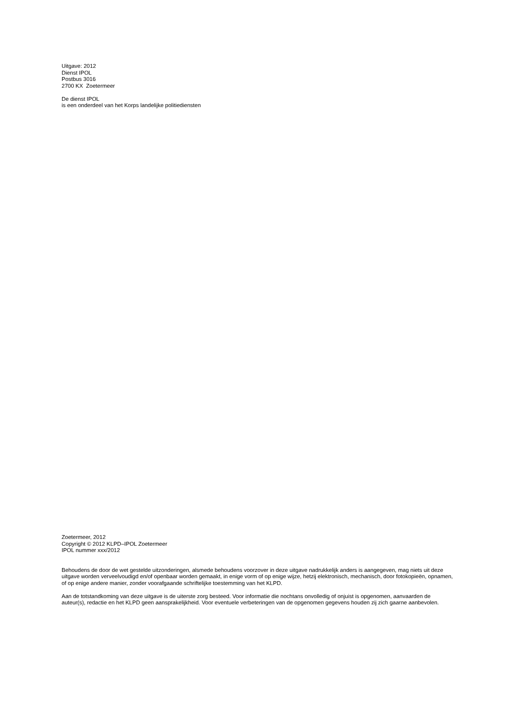Uitgave: 2012
Dienst IPOL
Postbus 3016
2700 KX Zoetermeer
De dienst IPOL
is een onderdeel van het Korps landelijke politiediensten
Zoetermeer, 2012
Copyright © 2012 KLPD–IPOL Zoetermeer
IPOL nummer xxx/2012
Behoudens de door de wet gestelde uitzonderingen, alsmede behoudens voorzover in deze uitgave nadrukkelijk anders is aangegeven, mag niets uit deze uitgave worden verveelvoudigd en/of openbaar worden gemaakt, in enige vorm of op enige wijze, hetzij elektronisch, mechanisch, door fotokopieën, opnamen, of op enige andere manier, zonder voorafgaande schriftelijke toestemming van het KLPD.
Aan de totstandkoming van deze uitgave is de uiterste zorg besteed. Voor informatie die nochtans onvolledig of onjuist is opgenomen, aanvaarden de auteur(s), redactie en het KLPD geen aansprakelijkheid. Voor eventuele verbeteringen van de opgenomen gegevens houden zij zich gaarne aanbevolen.